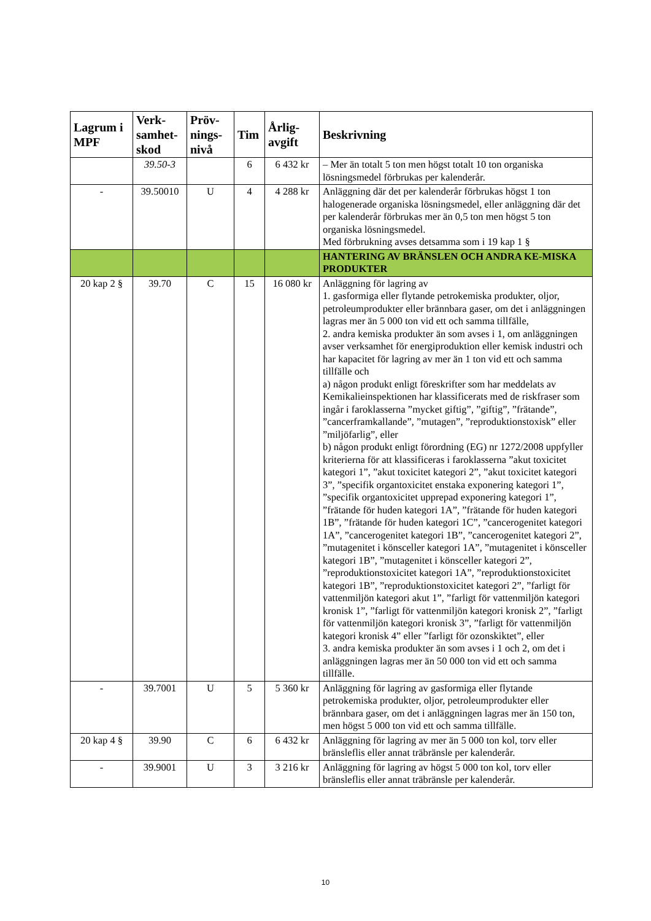| Lagrum i MPF | Verk-samhet-skod | Pröv-nings-nivå | Tim | Årlig-avgift | Beskrivning |
| --- | --- | --- | --- | --- | --- |
| | 39.50-3 | | 6 | 6 432 kr | – Mer än totalt 5 ton men högst totalt 10 ton organiska lösningsmedel förbrukas per kalenderår. |
| - | 39.50010 | U | 4 | 4 288 kr | Anläggning där det per kalenderår förbrukas högst 1 ton halogenerade organiska lösningsmedel, eller anläggning där det per kalenderår förbrukas mer än 0,5 ton men högst 5 ton organiska lösningsmedel. Med förbrukning avses detsamma som i 19 kap 1 § |
| | | | | | HANTERING AV BRÄNSLEN OCH ANDRA KE-MISKA PRODUKTER |
| 20 kap 2 § | 39.70 | C | 15 | 16 080 kr | Anläggning för lagring av 1. gasformiga eller flytande petrokemiska produkter, oljor, petroleumprodukter eller brännbara gaser, om det i anläggningen lagras mer än 5 000 ton vid ett och samma tillfälle, 2. andra kemiska produkter än som avses i 1, om anläggningen avser verksamhet för energiproduktion eller kemisk industri och har kapacitet för lagring av mer än 1 ton vid ett och samma tillfälle och a) någon produkt enligt föreskrifter som har meddelats av Kemikalieinspektionen har klassificerats med de riskfraser som ingår i faroklasserna ”mycket giftig”, ”giftig”, ”frätande”, ”cancerframkallande”, ”mutagen”, ”reproduktionstoxisk” eller ”miljöfarlig”, eller b) någon produkt enligt förordning (EG) nr 1272/2008 uppfyller kriterierna för att klassificeras i faroklasserna ”akut toxicitet kategori 1”, ”akut toxicitet kategori 2”, ”akut toxicitet kategori 3”, ”specifik organtoxicitet enstaka exponering kategori 1”, ”specifik organtoxicitet upprepad exponering kategori 1”, ”frätande för huden kategori 1A”, ”frätande för huden kategori 1B”, ”frätande för huden kategori 1C”, ”cancerogenitet kategori 1A”, ”cancerogenitet kategori 1B”, ”cancerogenitet kategori 2”, ”mutagenitet i könsceller kategori 1A”, ”mutagenitet i könsceller kategori 1B”, ”mutagenitet i könsceller kategori 2”, ”reproduktionstoxicitet kategori 1A”, ”reproduktionstoxicitet kategori 1B”, ”reproduktionstoxicitet kategori 2”, ”farligt för vattenmiljön kategori akut 1”, ”farligt för vattenmiljön kategori kronisk 1”, ”farligt för vattenmiljön kategori kronisk 2”, ”farligt för vattenmiljön kategori kronisk 3”, ”farligt för vattenmiljön kategori kronisk 4” eller ”farligt för ozonskiktet”, eller 3. andra kemiska produkter än som avses i 1 och 2, om det i anläggningen lagras mer än 50 000 ton vid ett och samma tillfälle. |
| - | 39.7001 | U | 5 | 5 360 kr | Anläggning för lagring av gasformiga eller flytande petrokemiska produkter, oljor, petroleumprodukter eller brännbara gaser, om det i anläggningen lagras mer än 150 ton, men högst 5 000 ton vid ett och samma tillfälle. |
| 20 kap 4 § | 39.90 | C | 6 | 6 432 kr | Anläggning för lagring av mer än 5 000 ton kol, torv eller bränsleflis eller annat träbränsle per kalenderår. |
| - | 39.9001 | U | 3 | 3 216 kr | Anläggning för lagring av högst 5 000 ton kol, torv eller bränsleflis eller annat träbränsle per kalenderår. |
10